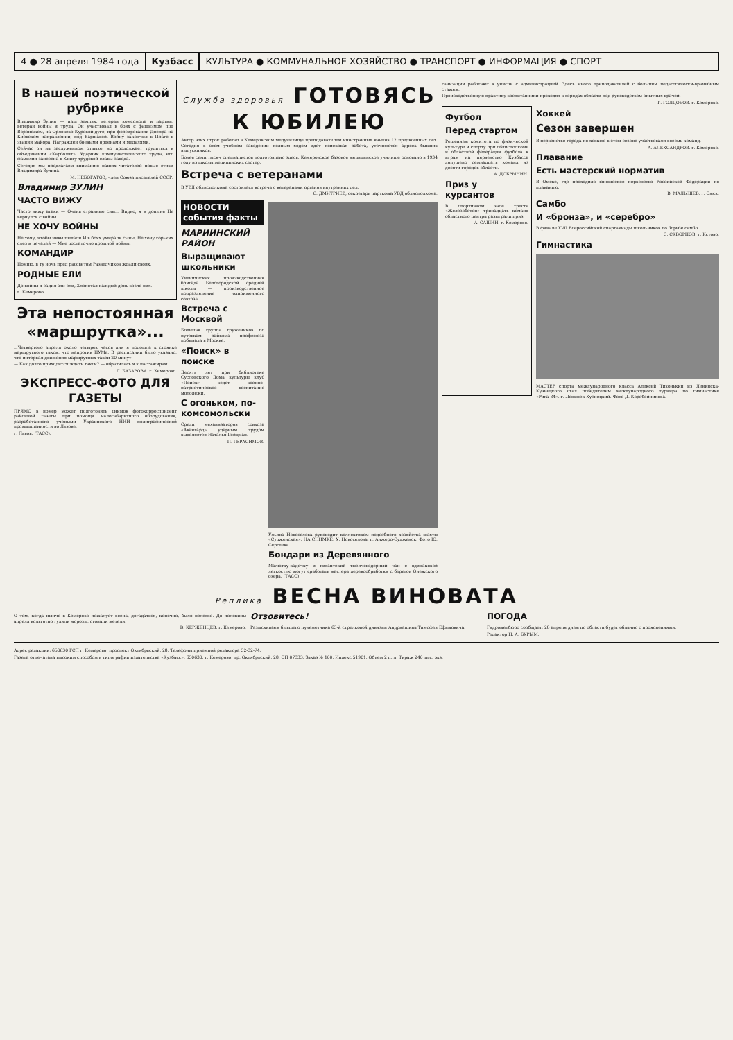4 ● 28 апреля 1984 года Кузбасс
КУЛЬТУРА ● КОММУНАЛЬНОЕ ХОЗЯЙСТВО ● ТРАНСПОРТ ● ИНФОРМАЦИЯ ● СПОРТ
В нашей поэтической рубрике
Владимир Зулин — наш земляк, ветеран комсомола и партии, ветеран войны и труда. Он участвовал в боях с фашизмом под Воронежем, на Орловско-Курской дуге, при форсировании Днепра на Киевском направлении, под Варшавой. Войну закончил в Праге в звании майора. Награжден боевыми орденами и медалями.
Сейчас он на заслуженном отдыхе, но продолжает трудиться в объединении «Карболит». Ударник коммунистического труда, его фамилия занесена в Книгу трудовой славы завода.
Сегодня мы предлагаем вниманию наших читателей новые стихи Владимира Зулина.
М. НЕБОГАТОВ, член Союза писателей СССР.
Владимир ЗУЛИН
ЧАСТО ВИЖУ
Часто вижу атаки — Очень странные сны... Видно, я и доныне Не вернулся с войны.
НЕ ХОЧУ ВОЙНЫ
Не хочу, чтобы нивы пылали И в боях умирали сыны, Не хочу горьких слез и печалей — Мне достаточно прошлой войны.
КОМАНДИР
Помню, в ту ночь пред рассветом Разведчиков ждали своих.
РОДНЫЕ ЕЛИ
До войны я садил эти ели, Хлопотал каждый день возле них.
г. Кемерово.
Эта непостоянная «маршрутка»...
...Четвертого апреля около четырех часов дня я подошла к стоянке маршрутного такси, что напротив ЦУМа. В расписании было указано, что интервал движения маршрутных такси 20 минут.
— Как долго приходится ждать такси? — обратилась я к пассажирам.
Л. БАЗАРОВА. г. Кемерово.
ЭКСПРЕСС-ФОТО ДЛЯ ГАЗЕТЫ
ПРЯМО в номер может подготовить снимок фотокорреспондент районной газеты при помощи малогабаритного оборудования, разработанного учеными Украинского НИИ полиграфической промышленности во Львове.
г. Львов. (ТАСС).
Служба здоровья ГОТОВЯСЬ К ЮБИЛЕЮ
Автор этих строк работал в Кемеровском медучилище преподавателем иностранных языков 12 предвоенных лет. Сегодня в этом учебном заведении полным ходом идет поисковая работа, уточняются адреса бывших выпускников.
Более семи тысяч специалистов подготовлено здесь. Кемеровское базовое медицинское училище основано в 1934 году из школы медицинских сестер.
Встреча с ветеранами
В УВД облисполкома состоялась встреча с ветеранами органов внутренних дел.
С. ДМИТРИЕВ, секретарь парткома УВД облисполкома.
НОВОСТИ события факты
МАРИИНСКИЙ РАЙОН
Выращивают школьники
Ученическая производственная бригада Белогородской средней школы — производственное подразделение одноименного совхоза.
Встреча с Москвой
Большая группа тружеников по путевкам райкома профсоюза побывала в Москве.
«Поиск» в поиске
Десять лет при библиотеке Сусловского Дома культуры клуб «Поиск» ведет военно-патриотическое воспитание молодежи.
С огоньком, по-комсомольски
Среди механизаторов совхоза «Авангард» ударным трудом выделяется Наталья Гейцман.
П. ГЕРАСИМОВ.
Ульяна Новоселова руководит коллективом подсобного хозяйства шахты «Судженская». НА СНИМКЕ: У. Новоселова. г. Анжеро-Судженск. Фото Ю. Сергеева.
Бондари из Деревянного
Малютку-кадочку и гигантский тысячеведерный чан с одинаковой легкостью могут сработать мастера деревообработки с берегов Онежского озера. (ТАСС)
ганизации работают в унисон с администрацией. Здесь много преподавателей с большим педагогически-врачебным стажем.
Производственную практику воспитанники проходят в городах области под руководством опытных врачей.
Г. ГОЛДОБОВ. г. Кемерово.
Футбол
Перед стартом
Решением комитета по физической культуре и спорту при облисполкоме и областной федерации футбола к играм на первенство Кузбасса допущено семнадцать команд из десяти городов области.
А. ДОБРЫНИН.
Приз у курсантов
В спортивном зале треста «Железобетон» тринадцать команд областного центра разыграли приз.
А. САШИН. г. Кемерово.
Хоккей
Сезон завершен
В первенстве города по хоккею в этом сезоне участвовали восемь команд.
А. АЛЕКСАНДРОВ. г. Кемерово.
Плавание
Есть мастерский норматив
В Омске, где проходило юношеское первенство Российской Федерации по плаванию.
В. МАЛЫШЕВ. г. Омск.
Самбо
И «бронза», и «серебро»
В финале XVII Всероссийской спартакиады школьников по борьбе самбо.
С. СКВОРЦОВ. г. Кстово.
Гимнастика
МАСТЕР спорта международного класса Алексей Тихонькин из Ленинска-Кузнецкого стал победителем международного турнира по гимнастике «Рига-84». г. Ленинск-Кузнецкий. Фото Д. Коробейникова.
Реплика ВЕСНА ВИНОВАТА
О том, когда нынче в Кемерово пожалует весна, догадаться, конечно, было нелегко. До половины апреля вольготно гуляли морозы, стонали метели.
В. КЕРЖЕНЦЕВ. г. Кемерово.
Отзовитесь!
Разыскиваем бывшего пулеметчика 63-й стрелковой дивизии Андриашина Тимофея Ефимовича.
ПОГОДА
Гидрометбюро сообщает: 28 апреля днем по области будет облачно с прояснениями.
Редактор Н. А. БУРЫМ.
Адрес редакции: 650630 ГСП г. Кемерово, проспект Октябрьский, 28. Телефоны приемной редактора 52-32-74.
Газета отпечатана высоким способом в типографии издательства «Кузбасс», 650630, г. Кемерово, пр. Октябрьский, 28. ОП 07333. Заказ № 100. Индекс 51901. Объем 2 п. л. Тираж 240 тыс. экз.